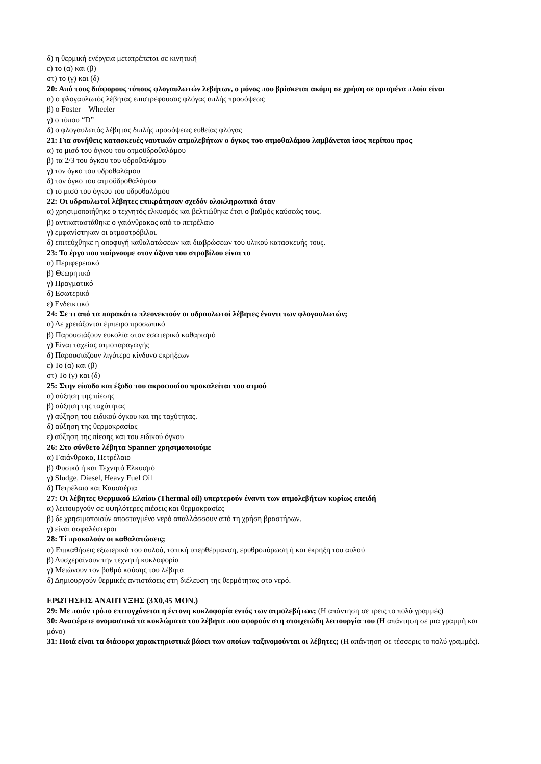δ) η θερμική ενέργεια μετατρέπεται σε κινητική
ε) το (α) και (β)
στ) το (γ) και (δ)
20: Από τους διάφορους τύπους φλογαυλωτών λεβήτων, ο μόνος που βρίσκεται ακόμη σε χρήση σε ορισμένα πλοία είναι
α) ο φλογαυλωτός λέβητας επιστρέφουσας φλόγας απλής προσόψεως
β) ο Foster – Wheeler
γ) ο τύπου “D”
δ) ο φλογαυλωτός λέβητας διπλής προσόψεως ευθείας φλόγας
21: Για συνήθεις κατασκευές ναυτικών ατμολεβήτων ο όγκος του ατμοθαλάμου λαμβάνεται ίσος περίπου προς
α) το μισό του όγκου του ατμοϋδροθαλάμου
β) τα 2/3 του όγκου του υδροθαλάμου
γ) τον όγκο του υδροθαλάμου
δ) τον όγκο του ατμοϋδροθαλάμου
ε) το μισό του όγκου του υδροθαλάμου
22: Οι υδραυλωτοί λέβητες επικράτησαν σχεδόν ολοκληρωτικά όταν
α) χρησιμοποιήθηκε ο τεχνητός ελκυσμός και βελτιώθηκε έτσι ο βαθμός καύσεώς τους.
β) αντικαταστάθηκε ο γαιάνθρακας από το πετρέλαιο
γ) εμφανίστηκαν οι ατμοστρόβιλοι.
δ) επιτεύχθηκε η αποφυγή καθαλατώσεων και διαβρώσεων του υλικού κατασκευής τους.
23: Το έργο που παίρνουμε στον άξονα του στροβίλου είναι το
α) Περιφερειακό
β) Θεωρητικό
γ) Πραγματικό
δ) Εσωτερικό
ε) Ενδεικτικό
24: Σε τι από τα παρακάτω πλεονεκτούν οι υδραυλωτοί λέβητες έναντι των φλογαυλωτών;
α) Δε χρειάζονται έμπειρο προσωπικό
β) Παρουσιάζουν ευκολία στον εσωτερικό καθαρισμό
γ) Είναι ταχείας ατμοπαραγωγής
δ) Παρουσιάζουν λιγότερο κίνδυνο εκρήξεων
ε) Το (α) και (β)
στ) Το (γ) και (δ)
25: Στην είσοδο και έξοδο του ακροφυσίου προκαλείται του ατμού
α) αύξηση της πίεσης
β) αύξηση της ταχύτητας
γ) αύξηση του ειδικού όγκου και της ταχύτητας.
δ) αύξηση της θερμοκρασίας
ε) αύξηση της πίεσης και του ειδικού όγκου
26: Στο σύνθετο λέβητα Spanner χρησιμοποιούμε
α) Γαιάνθρακα, Πετρέλαιο
β) Φυσικό ή και Τεχνητό Ελκυσμό
γ) Sludge, Diesel, Heavy Fuel Oil
δ) Πετρέλαιο και Καυσαέρια
27: Οι λέβητες Θερμικού Ελαίου (Thermal oil) υπερτερούν έναντι των ατμολεβήτων κυρίως επειδή
α) λειτουργούν σε υψηλότερες πιέσεις και θερμοκρασίες
β) δε χρησιμοποιούν αποσταγμένο νερό απαλλάσσουν από τη χρήση βραστήρων.
γ) είναι ασφαλέστεροι
28: Τί προκαλούν οι καθαλατώσεις;
α) Επικαθήσεις εξωτερικά του αυλού, τοπική υπερθέρμανση, ερυθροπύρωση ή και έκρηξη του αυλού
β) Δυσχεραίνουν την τεχνητή κυκλοφορία
γ) Μειώνουν τον βαθμό καύσης του λέβητα
δ) Δημιουργούν θερμικές αντιστάσεις στη διέλευση της θερμότητας στο νερό.
ΕΡΩΤΗΣΕΙΣ ΑΝΑΠΤΥΞΗΣ (3Χ0,45 ΜΟΝ.)
29: Με ποιόν τρόπο επιτυγχάνεται η έντονη κυκλοφορία εντός των ατμολεβήτων; (Η απάντηση σε τρεις το πολύ γραμμές)
30: Αναφέρετε ονομαστικά τα κυκλώματα του λέβητα που αφορούν στη στοιχειώδη λειτουργία του (Η απάντηση σε μια γραμμή και μόνο)
31: Ποιά είναι τα διάφορα χαρακτηριστικά βάσει των οποίων ταξινομούνται οι λέβητες; (Η απάντηση σε τέσσερις το πολύ γραμμές).